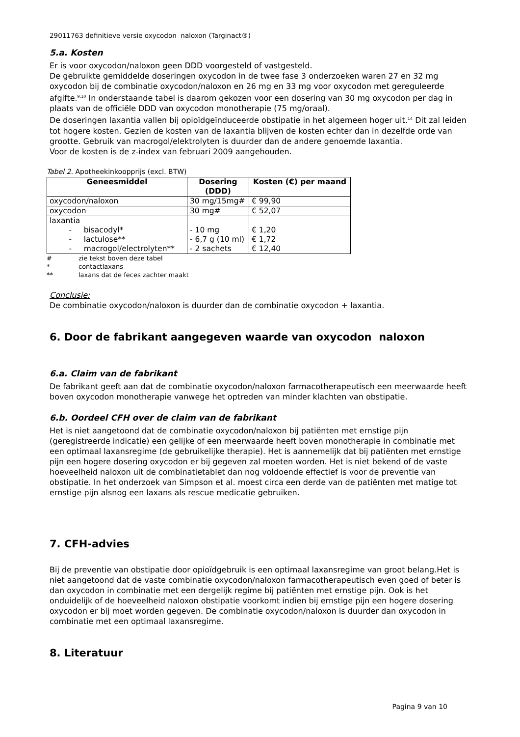29011763 definitieve versie oxycodon naloxon (Targinact®)
5.a. Kosten
Er is voor oxycodon/naloxon geen DDD voorgesteld of vastgesteld.
De gebruikte gemiddelde doseringen oxycodon in de twee fase 3 onderzoeken waren 27 en 32 mg oxycodon bij de combinatie oxycodon/naloxon en 26 mg en 33 mg voor oxycodon met gereguleerde afgifte.<sup>9,10</sup> In onderstaande tabel is daarom gekozen voor een dosering van 30 mg oxycodon per dag in plaats van de officiële DDD van oxycodon monotherapie (75 mg/oraal).
De doseringen laxantia vallen bij opioïdgeïnduceerde obstipatie in het algemeen hoger uit.<sup>14</sup> Dit zal leiden tot hogere kosten. Gezien de kosten van de laxantia blijven de kosten echter dan in dezelfde orde van grootte. Gebruik van macrogol/elektrolyten is duurder dan de andere genoemde laxantia.
Voor de kosten is de z-index van februari 2009 aangehouden.
Tabel 2. Apotheekinkoopprijs (excl. BTW)
| Geneesmiddel | Dosering (DDD) | Kosten (€) per maand |
| --- | --- | --- |
| oxycodon/naloxon | 30 mg/15mg# | € 99,90 |
| oxycodon | 30 mg# | € 52,07 |
| laxantia - bisacodyl* - lactulose** - macrogol/electrolyten** | - 10 mg - 6,7 g (10 ml) - 2 sachets | € 1,20 € 1,72 € 12,40 |
# zie tekst boven deze tabel
* contactlaxans
** laxans dat de feces zachter maakt
Conclusie:
De combinatie oxycodon/naloxon is duurder dan de combinatie oxycodon + laxantia.
6. Door de fabrikant aangegeven waarde van oxycodon naloxon
6.a. Claim van de fabrikant
De fabrikant geeft aan dat de combinatie oxycodon/naloxon farmacotherapeutisch een meerwaarde heeft boven oxycodon monotherapie vanwege het optreden van minder klachten van obstipatie.
6.b. Oordeel CFH over de claim van de fabrikant
Het is niet aangetoond dat de combinatie oxycodon/naloxon bij patiënten met ernstige pijn (geregistreerde indicatie) een gelijke of een meerwaarde heeft boven monotherapie in combinatie met een optimaal laxansregime (de gebruikelijke therapie). Het is aannemelijk dat bij patiënten met ernstige pijn een hogere dosering oxycodon er bij gegeven zal moeten worden. Het is niet bekend of de vaste hoeveelheid naloxon uit de combinatietablet dan nog voldoende effectief is voor de preventie van obstipatie. In het onderzoek van Simpson et al. moest circa een derde van de patiënten met matige tot ernstige pijn alsnog een laxans als rescue medicatie gebruiken.
7. CFH-advies
Bij de preventie van obstipatie door opioïdgebruik is een optimaal laxansregime van groot belang.Het is niet aangetoond dat de vaste combinatie oxycodon/naloxon farmacotherapeutisch even goed of beter is dan oxycodon in combinatie met een dergelijk regime bij patiënten met ernstige pijn. Ook is het onduidelijk of de hoeveelheid naloxon obstipatie voorkomt indien bij ernstige pijn een hogere dosering oxycodon er bij moet worden gegeven. De combinatie oxycodon/naloxon is duurder dan oxycodon in combinatie met een optimaal laxansregime.
8. Literatuur
Pagina 9 van 10